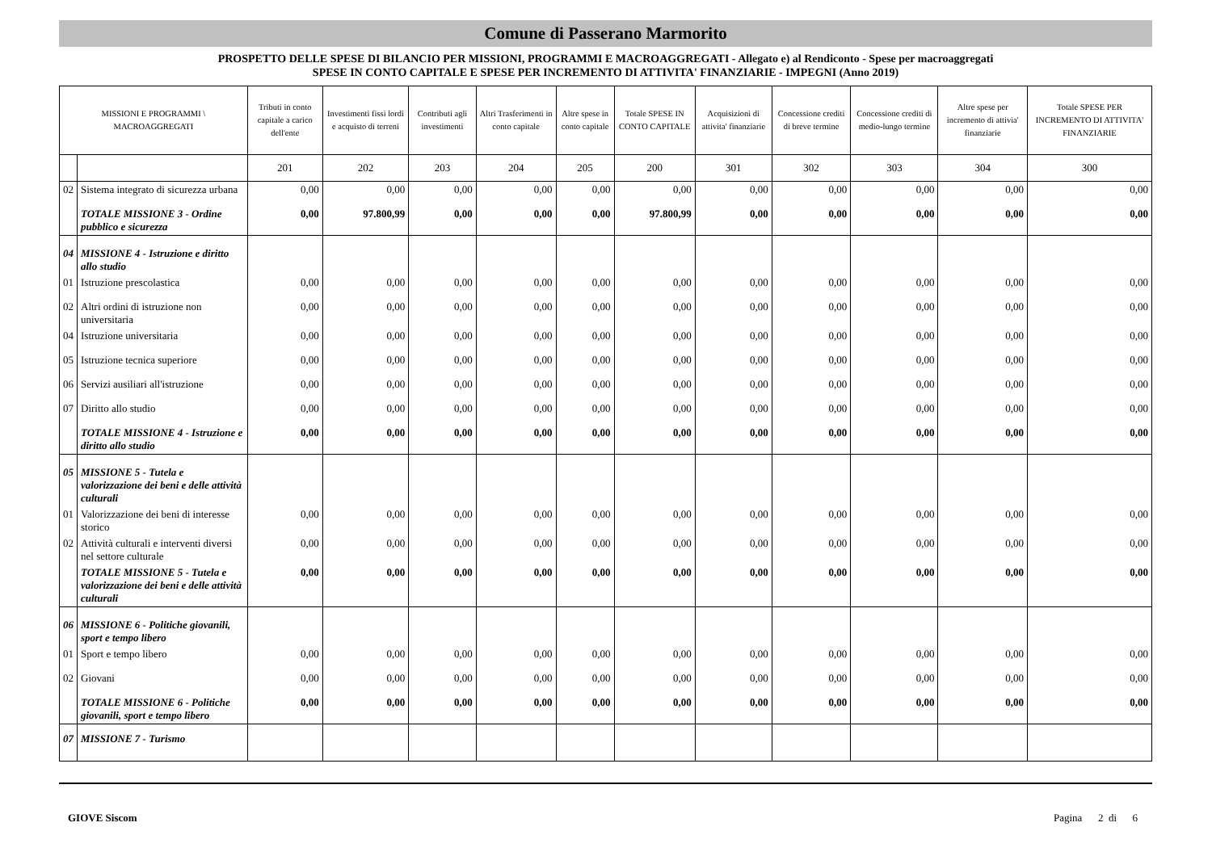Comune di Passerano Marmorito
PROSPETTO DELLE SPESE DI BILANCIO PER MISSIONI, PROGRAMMI E MACROAGGREGATI - Allegato e) al Rendiconto - Spese per macroaggregati
SPESE IN CONTO CAPITALE E SPESE PER INCREMENTO DI ATTIVITA' FINANZIARIE - IMPEGNI (Anno 2019)
| MISSIONI E PROGRAMMI \ MACROAGGREGATI | | Tributi in conto capitale a carico dell'ente | Investimenti fissi lordi e acquisto di terreni | Contributi agli investimenti | Altri Trasferimenti in conto capitale | Altre spese in conto capitale | Totale SPESE IN CONTO CAPITALE | Acquisizioni di attivita' finanziarie | Concessione crediti di breve termine | Concessione crediti di medio-lungo termine | Altre spese per incremento di attivia' finanziarie | Totale SPESE PER INCREMENTO DI ATTIVITA' FINANZIARIE |
| --- | --- | --- | --- | --- | --- | --- | --- | --- | --- | --- | --- | --- |
| | | 201 | 202 | 203 | 204 | 205 | 200 | 301 | 302 | 303 | 304 | 300 |
| 02 | Sistema integrato di sicurezza urbana | 0,00 | 0,00 | 0,00 | 0,00 | 0,00 | 0,00 | 0,00 | 0,00 | 0,00 | 0,00 | 0,00 |
| | TOTALE MISSIONE 3 - Ordine pubblico e sicurezza | 0,00 | 97.800,99 | 0,00 | 0,00 | 0,00 | 97.800,99 | 0,00 | 0,00 | 0,00 | 0,00 | 0,00 |
| 04 | MISSIONE 4 - Istruzione e diritto allo studio | | | | | | | | | | | |
| 01 | Istruzione prescolastica | 0,00 | 0,00 | 0,00 | 0,00 | 0,00 | 0,00 | 0,00 | 0,00 | 0,00 | 0,00 | 0,00 |
| 02 | Altri ordini di istruzione non universitaria | 0,00 | 0,00 | 0,00 | 0,00 | 0,00 | 0,00 | 0,00 | 0,00 | 0,00 | 0,00 | 0,00 |
| 04 | Istruzione universitaria | 0,00 | 0,00 | 0,00 | 0,00 | 0,00 | 0,00 | 0,00 | 0,00 | 0,00 | 0,00 | 0,00 |
| 05 | Istruzione tecnica superiore | 0,00 | 0,00 | 0,00 | 0,00 | 0,00 | 0,00 | 0,00 | 0,00 | 0,00 | 0,00 | 0,00 |
| 06 | Servizi ausiliari all'istruzione | 0,00 | 0,00 | 0,00 | 0,00 | 0,00 | 0,00 | 0,00 | 0,00 | 0,00 | 0,00 | 0,00 |
| 07 | Diritto allo studio | 0,00 | 0,00 | 0,00 | 0,00 | 0,00 | 0,00 | 0,00 | 0,00 | 0,00 | 0,00 | 0,00 |
| | TOTALE MISSIONE 4 - Istruzione e diritto allo studio | 0,00 | 0,00 | 0,00 | 0,00 | 0,00 | 0,00 | 0,00 | 0,00 | 0,00 | 0,00 | 0,00 |
| 05 | MISSIONE 5 - Tutela e valorizzazione dei beni e delle attività culturali | | | | | | | | | | | |
| 01 | Valorizzazione dei beni di interesse storico | 0,00 | 0,00 | 0,00 | 0,00 | 0,00 | 0,00 | 0,00 | 0,00 | 0,00 | 0,00 | 0,00 |
| 02 | Attività culturali e interventi diversi nel settore culturale | 0,00 | 0,00 | 0,00 | 0,00 | 0,00 | 0,00 | 0,00 | 0,00 | 0,00 | 0,00 | 0,00 |
| | TOTALE MISSIONE 5 - Tutela e valorizzazione dei beni e delle attività culturali | 0,00 | 0,00 | 0,00 | 0,00 | 0,00 | 0,00 | 0,00 | 0,00 | 0,00 | 0,00 | 0,00 |
| 06 | MISSIONE 6 - Politiche giovanili, sport e tempo libero | | | | | | | | | | | |
| 01 | Sport e tempo libero | 0,00 | 0,00 | 0,00 | 0,00 | 0,00 | 0,00 | 0,00 | 0,00 | 0,00 | 0,00 | 0,00 |
| 02 | Giovani | 0,00 | 0,00 | 0,00 | 0,00 | 0,00 | 0,00 | 0,00 | 0,00 | 0,00 | 0,00 | 0,00 |
| | TOTALE MISSIONE 6 - Politiche giovanili, sport e tempo libero | 0,00 | 0,00 | 0,00 | 0,00 | 0,00 | 0,00 | 0,00 | 0,00 | 0,00 | 0,00 | 0,00 |
| 07 | MISSIONE 7 - Turismo | | | | | | | | | | | |
GIOVE Siscom Pagina 2 di 6